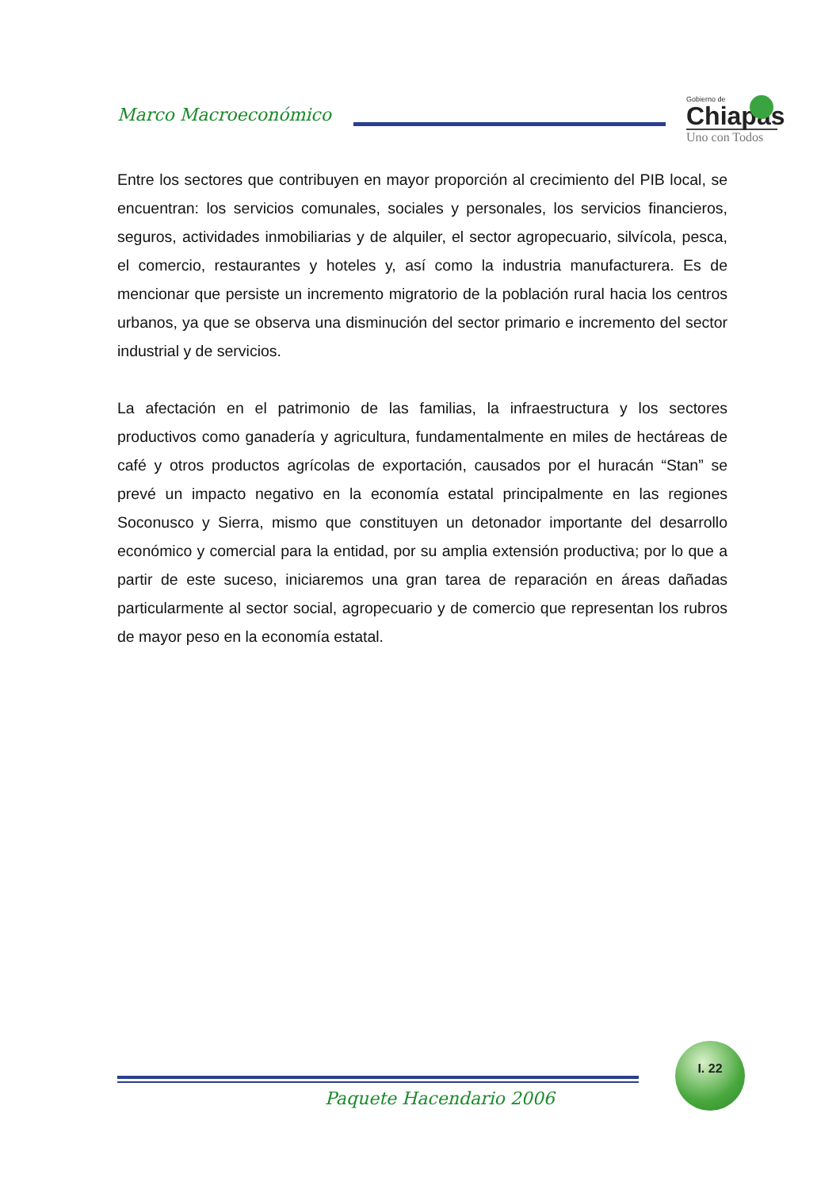Marco Macroeconómico
Gobierno de
Chiapas
Uno con Todos
Entre los sectores que contribuyen en mayor proporción al crecimiento del PIB local, se encuentran: los servicios comunales, sociales y personales, los servicios financieros, seguros, actividades inmobiliarias y de alquiler, el sector agropecuario, silvícola, pesca, el comercio, restaurantes y hoteles y, así como la industria manufacturera. Es de mencionar que persiste un incremento migratorio de la población rural hacia los centros urbanos, ya que se observa una disminución del sector primario e incremento del sector industrial y de servicios.
La afectación en el patrimonio de las familias, la infraestructura y los sectores productivos como ganadería y agricultura, fundamentalmente en miles de hectáreas de café y otros productos agrícolas de exportación, causados por el huracán “Stan” se prevé un impacto negativo en la economía estatal principalmente en las regiones Soconusco y Sierra, mismo que constituyen un detonador importante del desarrollo económico y comercial para la entidad, por su amplia extensión productiva; por lo que a partir de este suceso, iniciaremos una gran tarea de reparación en áreas dañadas particularmente al sector social, agropecuario y de comercio que representan los rubros de mayor peso en la economía estatal.
I. 22
Paquete Hacendario 2006